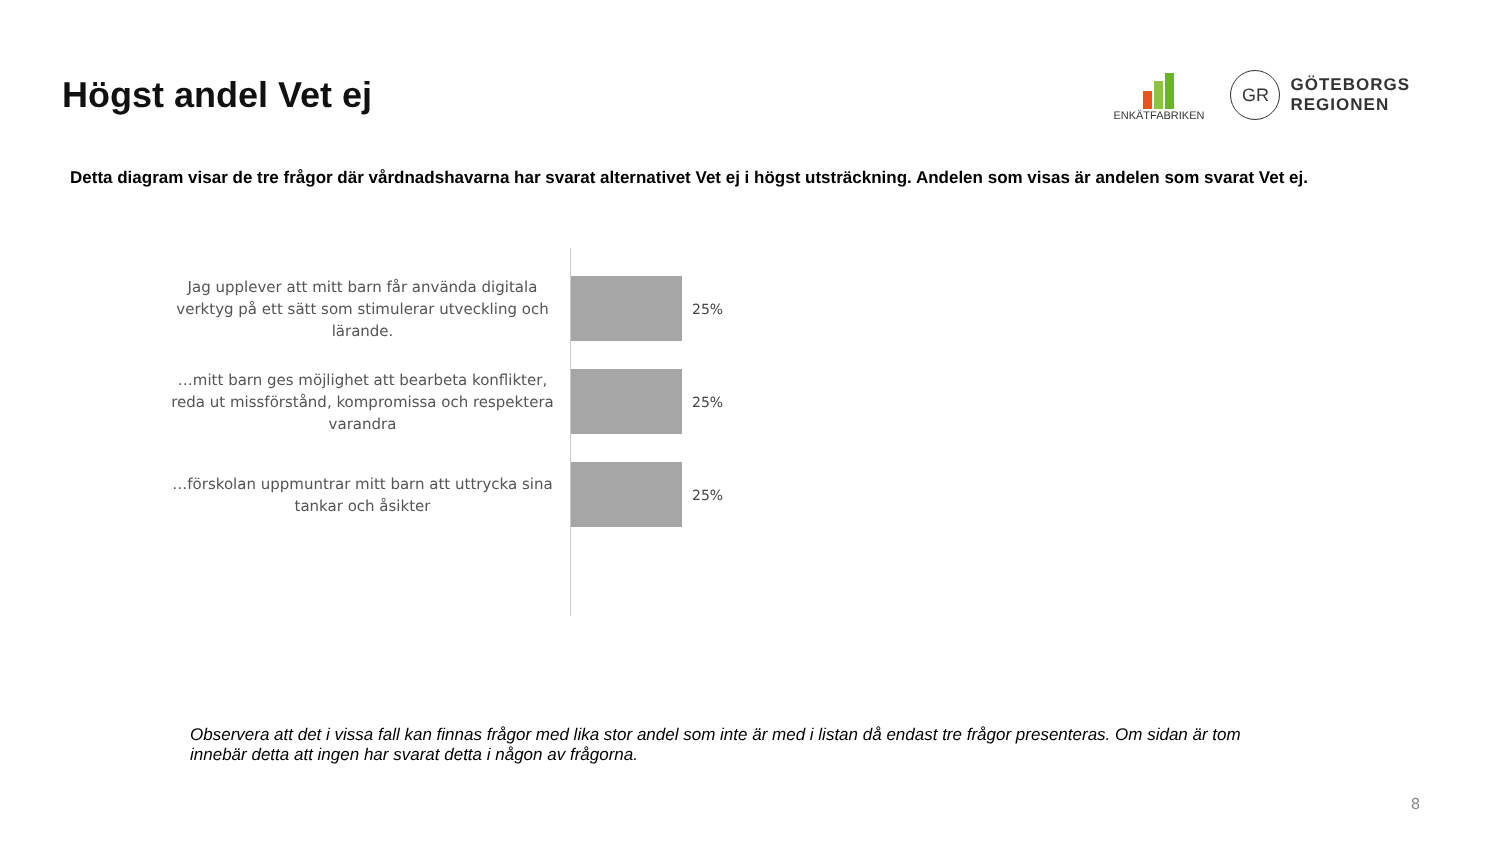Högst andel Vet ej
ENKÄTFABRIKEN
GR
GÖTEBORGS
REGIONEN
Detta diagram visar de tre frågor där vårdnadshavarna har svarat alternativet Vet ej i högst utsträckning. Andelen som visas är andelen som svarat Vet ej.
Jag upplever att mitt barn får använda digitala verktyg på ett sätt som stimulerar utveckling och lärande.
25%
…mitt barn ges möjlighet att bearbeta konflikter, reda ut missförstånd, kompromissa och respektera varandra
25%
…förskolan uppmuntrar mitt barn att uttrycka sina tankar och åsikter
25%
Observera att det i vissa fall kan finnas frågor med lika stor andel som inte är med i listan då endast tre frågor presenteras. Om sidan är tom innebär detta att ingen har svarat detta i någon av frågorna.
8